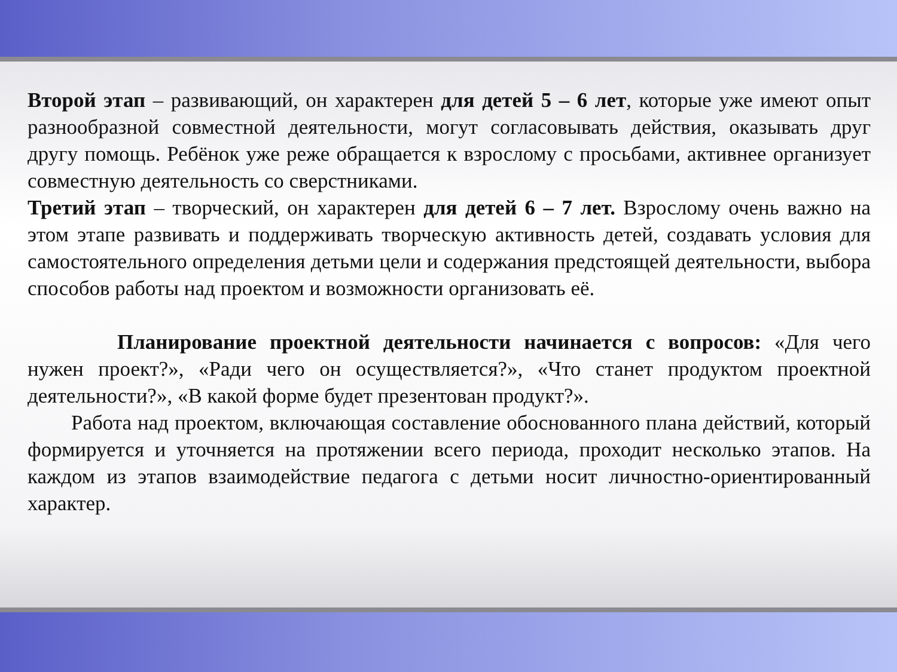Второй этап – развивающий, он характерен для детей 5 – 6 лет, которые уже имеют опыт разнообразной совместной деятельности, могут согласовывать действия, оказывать друг другу помощь. Ребёнок уже реже обращается к взрослому с просьбами, активнее организует совместную деятельность со сверстниками.
Третий этап – творческий, он характерен для детей 6 – 7 лет. Взрослому очень важно на этом этапе развивать и поддерживать творческую активность детей, создавать условия для самостоятельного определения детьми цели и содержания предстоящей деятельности, выбора способов работы над проектом и возможности организовать её.
Планирование проектной деятельности начинается с вопросов: «Для чего нужен проект?», «Ради чего он осуществляется?», «Что станет продуктом проектной деятельности?», «В какой форме будет презентован продукт?».
Работа над проектом, включающая составление обоснованного плана действий, который формируется и уточняется на протяжении всего периода, проходит несколько этапов. На каждом из этапов взаимодействие педагога с детьми носит личностно-ориентированный характер.